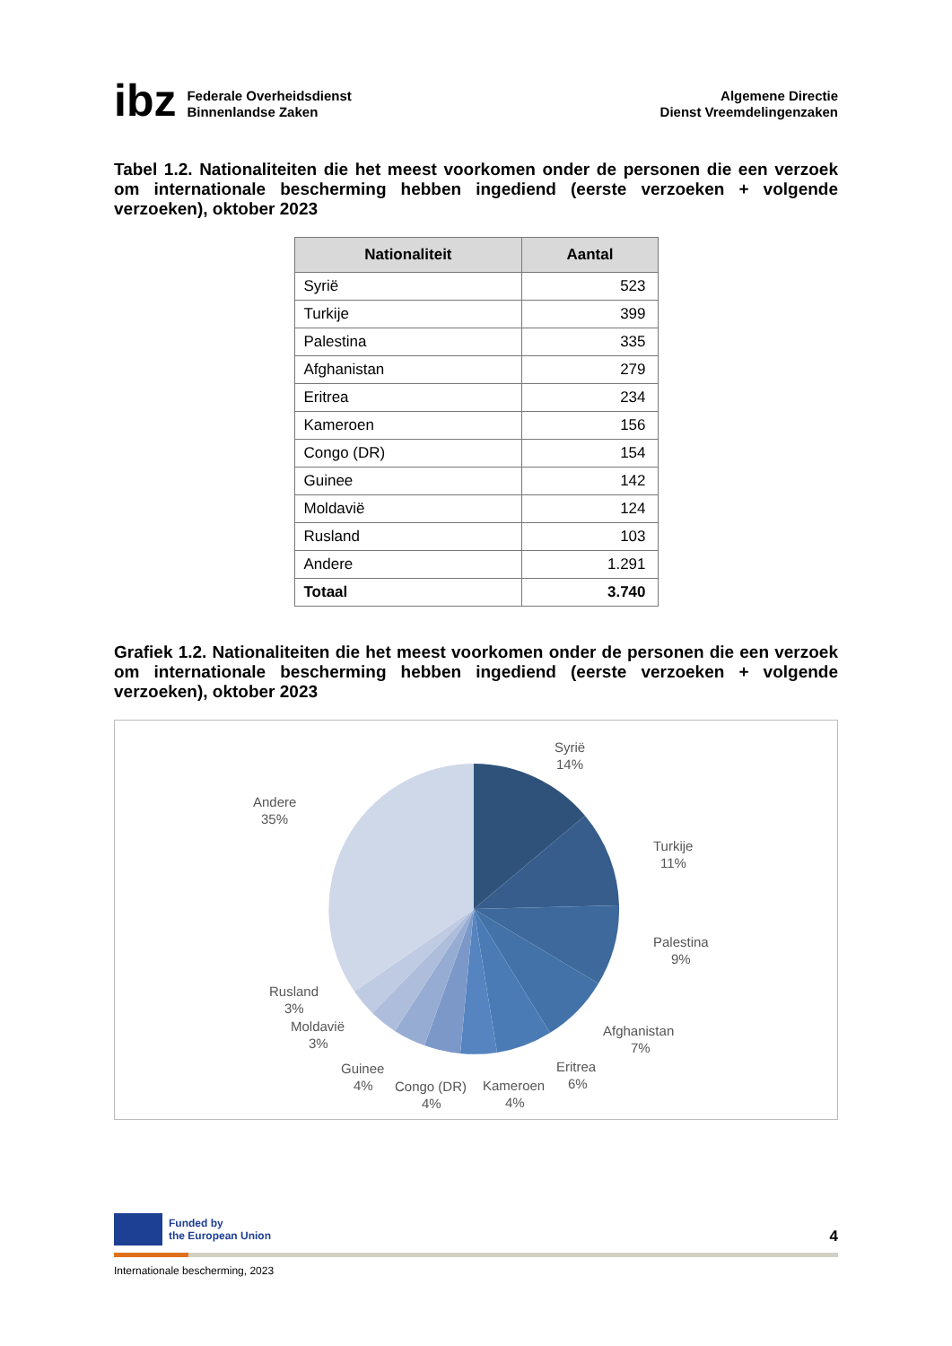ibz
Federale Overheidsdienst
Binnenlandse Zaken
Algemene Directie
Dienst Vreemdelingenzaken
Tabel 1.2. Nationaliteiten die het meest voorkomen onder de personen die een verzoek om internationale bescherming hebben ingediend (eerste verzoeken + volgende verzoeken), oktober 2023
| Nationaliteit | Aantal |
| --- | --- |
| Syrië | 523 |
| Turkije | 399 |
| Palestina | 335 |
| Afghanistan | 279 |
| Eritrea | 234 |
| Kameroen | 156 |
| Congo (DR) | 154 |
| Guinee | 142 |
| Moldavië | 124 |
| Rusland | 103 |
| Andere | 1.291 |
| Totaal | 3.740 |
Grafiek 1.2. Nationaliteiten die het meest voorkomen onder de personen die een verzoek om internationale bescherming hebben ingediend (eerste verzoeken + volgende verzoeken), oktober 2023
Syrië
14%
Turkije
11%
Palestina
9%
Afghanistan
7%
Eritrea
6%
Kameroen
4%
Congo (DR)
4%
Guinee
4%
Moldavië
3%
Rusland
3%
Andere
35%
Funded by
the European Union
4
Internationale bescherming, 2023